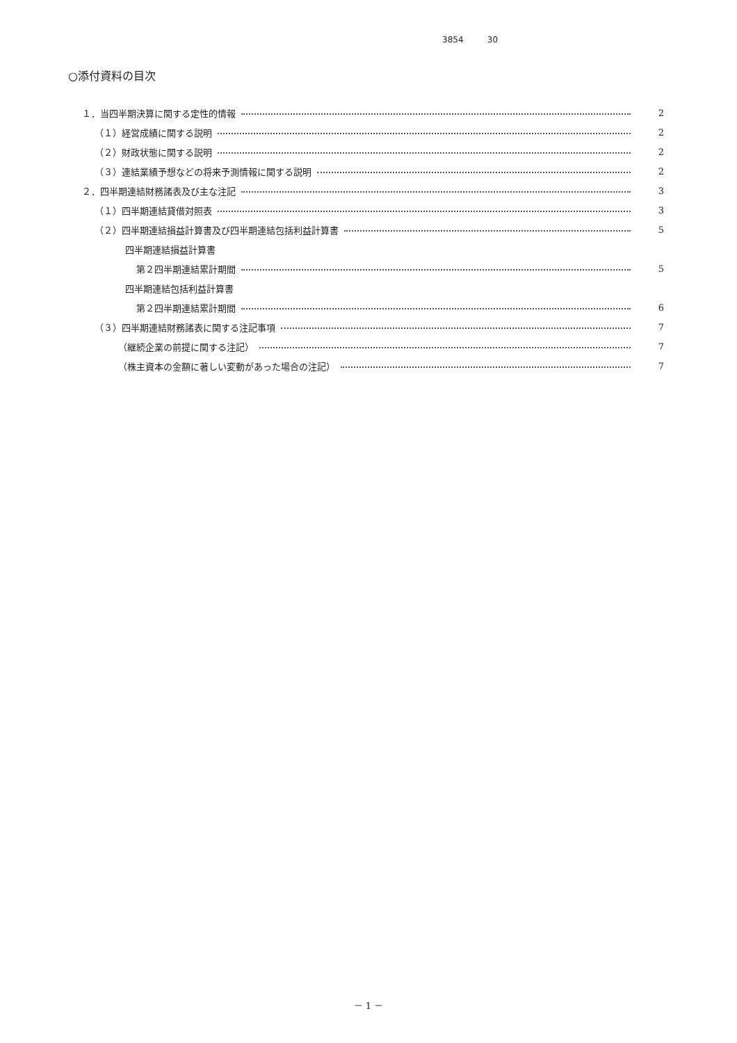3854 30
○添付資料の目次
１．当四半期決算に関する定性的情報 2
（１）経営成績に関する説明 2
（２）財政状態に関する説明 2
（３）連結業績予想などの将来予測情報に関する説明 2
２．四半期連結財務諸表及び主な注記 3
（１）四半期連結貸借対照表 3
（２）四半期連結損益計算書及び四半期連結包括利益計算書 5
四半期連結損益計算書
第２四半期連結累計期間 5
四半期連結包括利益計算書
第２四半期連結累計期間 6
（３）四半期連結財務諸表に関する注記事項 7
（継続企業の前提に関する注記） 7
（株主資本の金額に著しい変動があった場合の注記） 7
－ 1 －